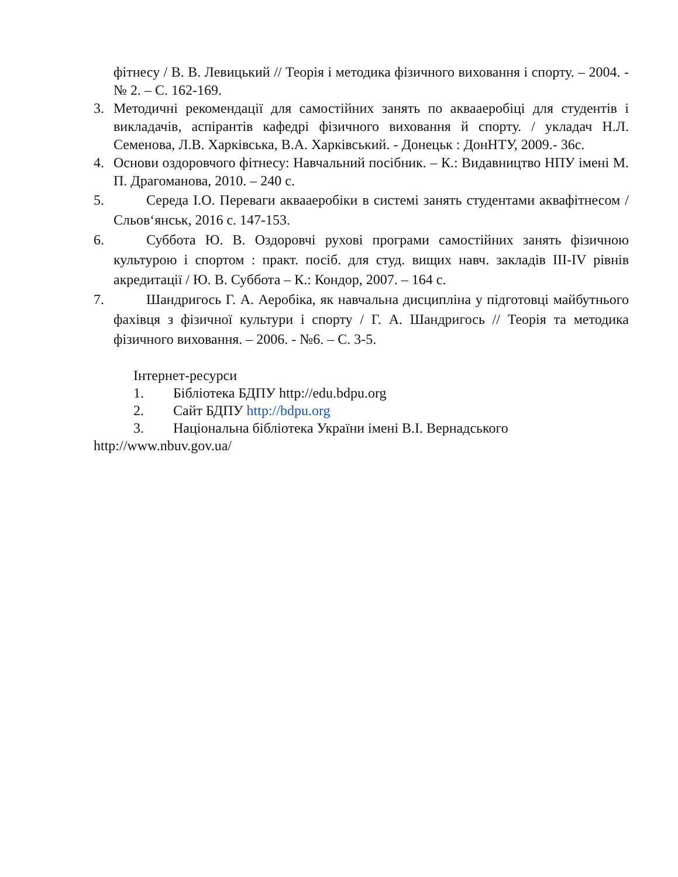фітнесу / В. В. Левицький // Теорія і методика фізичного виховання і спорту. – 2004. - № 2. – С. 162-169.
3. Методичні рекомендації для самостійних занять по аквааеробіці для студентів і викладачів, аспірантів кафедрі фізичного виховання й спорту. / укладач Н.Л. Семенова, Л.В. Харківська, В.А. Харківський. - Донецьк : ДонНТУ, 2009.- 36с.
4. Основи оздоровчого фітнесу: Навчальний посібник. – К.: Видавництво НПУ імені М. П. Драгоманова, 2010. – 240 с.
5. Середа І.О. Переваги аквааеробіки в системі занять студентами аквафітнесом / Сльов‘янськ, 2016 с. 147-153.
6. Суббота Ю. В. Оздоровчі рухові програми самостійних занять фізичною культурою і спортом : практ. посіб. для студ. вищих навч. закладів III-IV рівнів акредитації / Ю. В. Суббота – К.: Кондор, 2007. – 164 с.
7. Шандригось Г. А. Аеробіка, як навчальна дисципліна у підготовці майбутнього фахівця з фізичної культури і спорту / Г. А. Шандригось // Теорія та методика фізичного виховання. – 2006. - №6. – С. 3-5.
Інтернет-ресурси
1. Бібліотека БДПУ http://edu.bdpu.org
2. Сайт БДПУ http://bdpu.org
3. Національна бібліотека України імені В.І. Вернадського
http://www.nbuv.gov.ua/